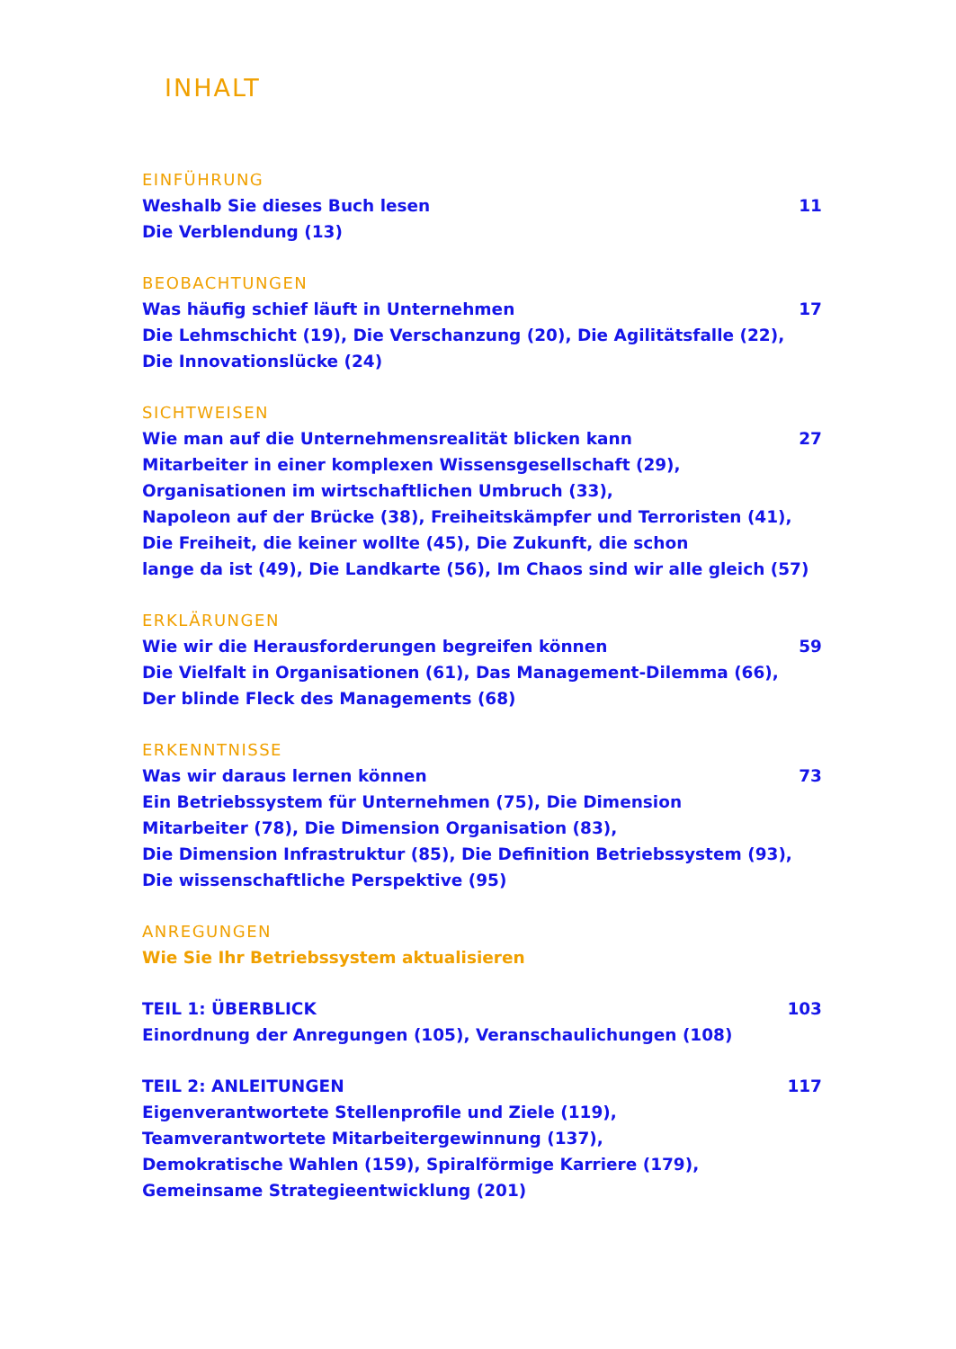INHALT
EINFÜHRUNG
Weshalb Sie dieses Buch lesen 11
Die Verblendung (13)
BEOBACHTUNGEN
Was häufig schief läuft in Unternehmen 17
Die Lehmschicht (19), Die Verschanzung (20), Die Agilitätsfalle (22),
Die Innovationslücke (24)
SICHTWEISEN
Wie man auf die Unternehmensrealität blicken kann 27
Mitarbeiter in einer komplexen Wissensgesellschaft (29),
Organisationen im wirtschaftlichen Umbruch (33),
Napoleon auf der Brücke (38), Freiheitskämpfer und Terroristen (41),
Die Freiheit, die keiner wollte (45), Die Zukunft, die schon
lange da ist (49), Die Landkarte (56), Im Chaos sind wir alle gleich (57)
ERKLÄRUNGEN
Wie wir die Herausforderungen begreifen können 59
Die Vielfalt in Organisationen (61), Das Management-Dilemma (66),
Der blinde Fleck des Managements (68)
ERKENNTNISSE
Was wir daraus lernen können 73
Ein Betriebssystem für Unternehmen (75), Die Dimension
Mitarbeiter (78), Die Dimension Organisation (83),
Die Dimension Infrastruktur (85), Die Definition Betriebssystem (93),
Die wissenschaftliche Perspektive (95)
ANREGUNGEN
Wie Sie Ihr Betriebssystem aktualisieren
TEIL 1: ÜBERBLICK 103
Einordnung der Anregungen (105), Veranschaulichungen (108)
TEIL 2: ANLEITUNGEN 117
Eigenverantwortete Stellenprofile und Ziele (119),
Teamverantwortete Mitarbeitergewinnung (137),
Demokratische Wahlen (159), Spiralförmige Karriere (179),
Gemeinsame Strategieentwicklung (201)